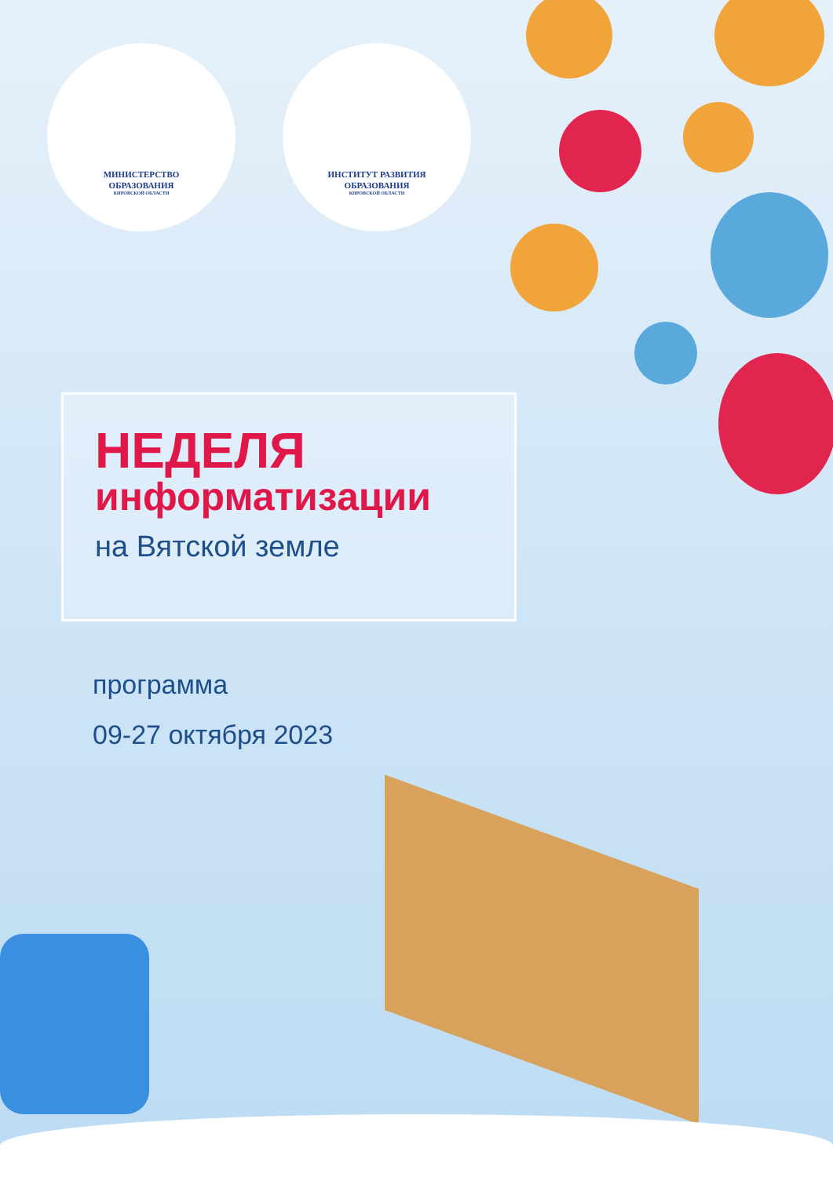МИНИСТЕРСТВО
ОБРАЗОВАНИЯ
КИРОВСКОЙ ОБЛАСТИ
ИНСТИТУТ РАЗВИТИЯ
ОБРАЗОВАНИЯ
КИРОВСКОЙ ОБЛАСТИ
НЕДЕЛЯ
информатизации
на Вятской земле
программа
09-27 октября 2023